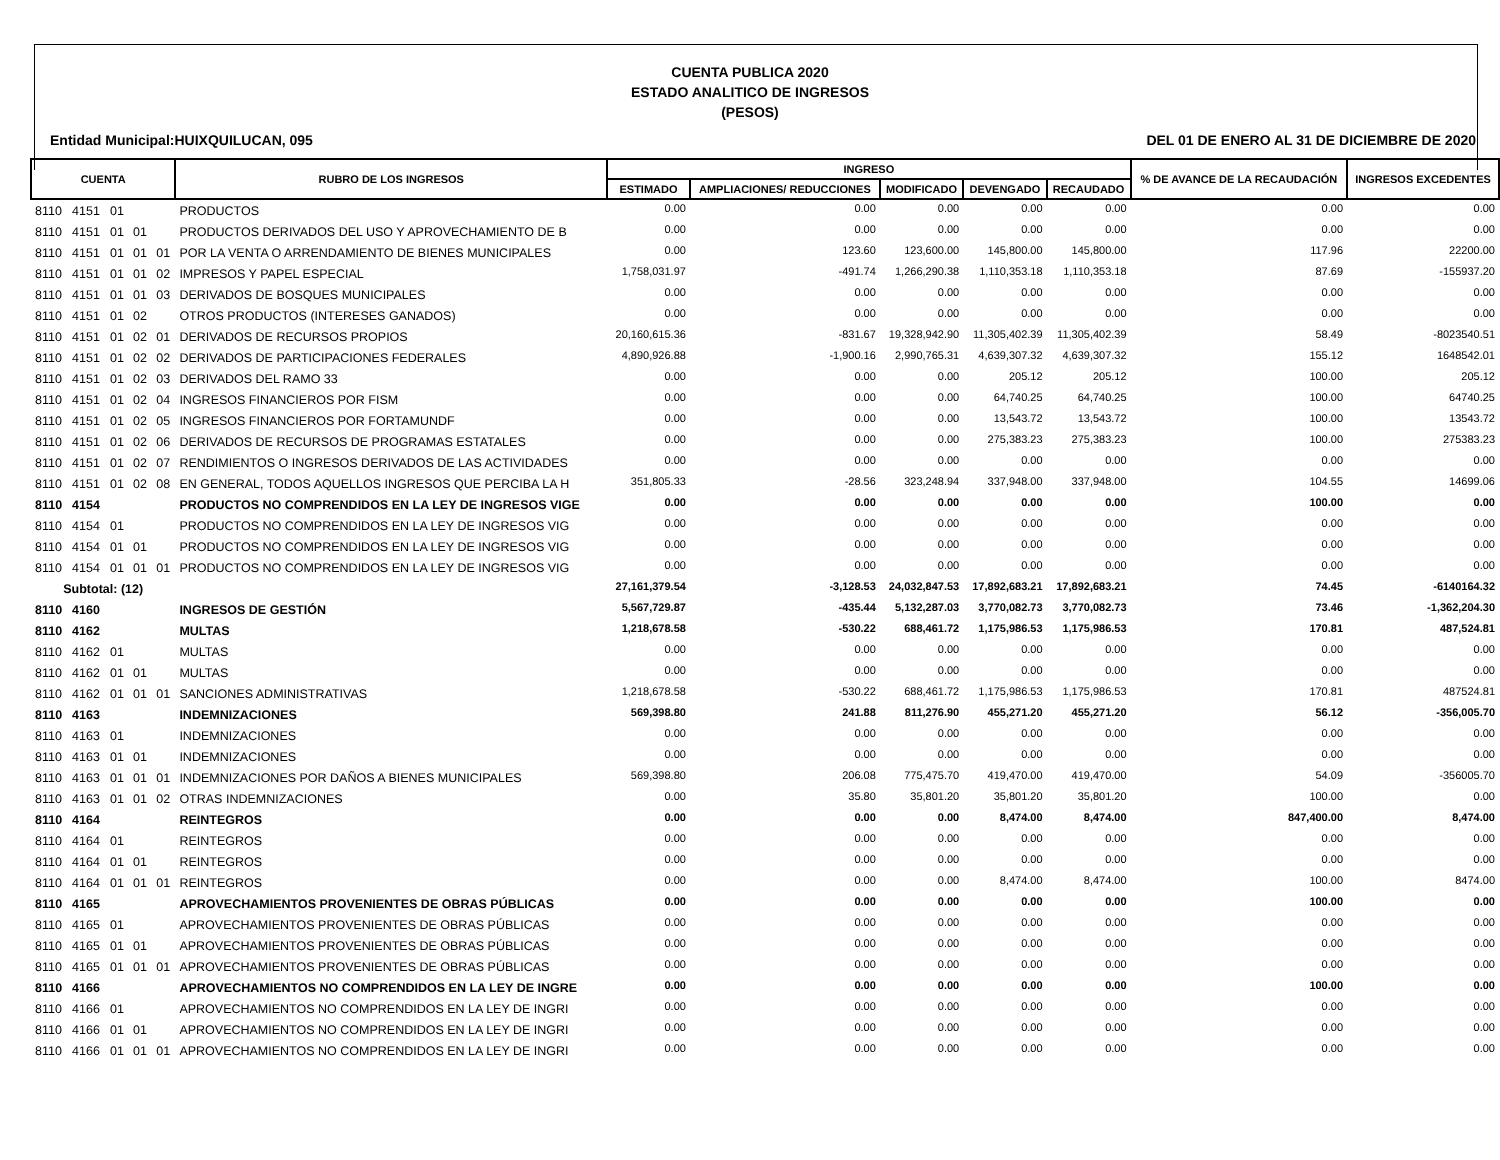CUENTA PUBLICA 2020
ESTADO ANALITICO DE INGRESOS
(PESOS)
Entidad Municipal:HUIXQUILUCAN, 095 DEL 01 DE ENERO AL 31 DE DICIEMBRE DE 2020
| CUENTA | | | | | RUBRO DE LOS INGRESOS | INGRESO | | | | | % DE AVANCE DE LA RECAUDACIÓN | INGRESOS EXCEDENTES |
| --- | --- | --- | --- | --- | --- | --- | --- | --- | --- | --- | --- | --- |
| | | | | | | ESTIMADO | AMPLIACIONES/ REDUCCIONES | MODIFICADO | DEVENGADO | RECAUDADO | | |
| 8110 | 4151 | 01 | | | PRODUCTOS | 0.00 | 0.00 | 0.00 | 0.00 | 0.00 | 0.00 | 0.00 |
| 8110 | 4151 | 01 | 01 | | PRODUCTOS DERIVADOS DEL USO Y APROVECHAMIENTO DE B | 0.00 | 0.00 | 0.00 | 0.00 | 0.00 | 0.00 | 0.00 |
| 8110 | 4151 | 01 | 01 | 01 | POR LA VENTA O ARRENDAMIENTO DE BIENES MUNICIPALES | 0.00 | 123.60 | 123,600.00 | 145,800.00 | 145,800.00 | 117.96 | 22200.00 |
| 8110 | 4151 | 01 | 01 | 02 | IMPRESOS Y PAPEL ESPECIAL | 1,758,031.97 | -491.74 | 1,266,290.38 | 1,110,353.18 | 1,110,353.18 | 87.69 | -155937.20 |
| 8110 | 4151 | 01 | 01 | 03 | DERIVADOS DE BOSQUES MUNICIPALES | 0.00 | 0.00 | 0.00 | 0.00 | 0.00 | 0.00 | 0.00 |
| 8110 | 4151 | 01 | 02 | | OTROS PRODUCTOS (INTERESES GANADOS) | 0.00 | 0.00 | 0.00 | 0.00 | 0.00 | 0.00 | 0.00 |
| 8110 | 4151 | 01 | 02 | 01 | DERIVADOS DE RECURSOS PROPIOS | 20,160,615.36 | -831.67 | 19,328,942.90 | 11,305,402.39 | 11,305,402.39 | 58.49 | -8023540.51 |
| 8110 | 4151 | 01 | 02 | 02 | DERIVADOS DE PARTICIPACIONES FEDERALES | 4,890,926.88 | -1,900.16 | 2,990,765.31 | 4,639,307.32 | 4,639,307.32 | 155.12 | 1648542.01 |
| 8110 | 4151 | 01 | 02 | 03 | DERIVADOS DEL RAMO 33 | 0.00 | 0.00 | 0.00 | 205.12 | 205.12 | 100.00 | 205.12 |
| 8110 | 4151 | 01 | 02 | 04 | INGRESOS FINANCIEROS POR FISM | 0.00 | 0.00 | 0.00 | 64,740.25 | 64,740.25 | 100.00 | 64740.25 |
| 8110 | 4151 | 01 | 02 | 05 | INGRESOS FINANCIEROS POR FORTAMUNDF | 0.00 | 0.00 | 0.00 | 13,543.72 | 13,543.72 | 100.00 | 13543.72 |
| 8110 | 4151 | 01 | 02 | 06 | DERIVADOS DE RECURSOS DE PROGRAMAS ESTATALES | 0.00 | 0.00 | 0.00 | 275,383.23 | 275,383.23 | 100.00 | 275383.23 |
| 8110 | 4151 | 01 | 02 | 07 | RENDIMIENTOS O INGRESOS DERIVADOS DE LAS ACTIVIDADES | 0.00 | 0.00 | 0.00 | 0.00 | 0.00 | 0.00 | 0.00 |
| 8110 | 4151 | 01 | 02 | 08 | EN GENERAL, TODOS AQUELLOS INGRESOS QUE PERCIBA LA H | 351,805.33 | -28.56 | 323,248.94 | 337,948.00 | 337,948.00 | 104.55 | 14699.06 |
| 8110 | 4154 | | | | PRODUCTOS NO COMPRENDIDOS EN LA LEY DE INGRESOS VIGE | 0.00 | 0.00 | 0.00 | 0.00 | 0.00 | 100.00 | 0.00 |
| 8110 | 4154 | 01 | | | PRODUCTOS NO COMPRENDIDOS EN LA LEY DE INGRESOS VIG | 0.00 | 0.00 | 0.00 | 0.00 | 0.00 | 0.00 | 0.00 |
| 8110 | 4154 | 01 | 01 | | PRODUCTOS NO COMPRENDIDOS EN LA LEY DE INGRESOS VIG | 0.00 | 0.00 | 0.00 | 0.00 | 0.00 | 0.00 | 0.00 |
| 8110 | 4154 | 01 | 01 | 01 | PRODUCTOS NO COMPRENDIDOS EN LA LEY DE INGRESOS VIG | 0.00 | 0.00 | 0.00 | 0.00 | 0.00 | 0.00 | 0.00 |
| Subtotal: (12) | | | | | | 27,161,379.54 | -3,128.53 | 24,032,847.53 | 17,892,683.21 | 17,892,683.21 | 74.45 | -6140164.32 |
| 8110 | 4160 | | | | INGRESOS DE GESTIÓN | 5,567,729.87 | -435.44 | 5,132,287.03 | 3,770,082.73 | 3,770,082.73 | 73.46 | -1,362,204.30 |
| 8110 | 4162 | | | | MULTAS | 1,218,678.58 | -530.22 | 688,461.72 | 1,175,986.53 | 1,175,986.53 | 170.81 | 487,524.81 |
| 8110 | 4162 | 01 | | | MULTAS | 0.00 | 0.00 | 0.00 | 0.00 | 0.00 | 0.00 | 0.00 |
| 8110 | 4162 | 01 | 01 | | MULTAS | 0.00 | 0.00 | 0.00 | 0.00 | 0.00 | 0.00 | 0.00 |
| 8110 | 4162 | 01 | 01 | 01 | SANCIONES ADMINISTRATIVAS | 1,218,678.58 | -530.22 | 688,461.72 | 1,175,986.53 | 1,175,986.53 | 170.81 | 487524.81 |
| 8110 | 4163 | | | | INDEMNIZACIONES | 569,398.80 | 241.88 | 811,276.90 | 455,271.20 | 455,271.20 | 56.12 | -356,005.70 |
| 8110 | 4163 | 01 | | | INDEMNIZACIONES | 0.00 | 0.00 | 0.00 | 0.00 | 0.00 | 0.00 | 0.00 |
| 8110 | 4163 | 01 | 01 | | INDEMNIZACIONES | 0.00 | 0.00 | 0.00 | 0.00 | 0.00 | 0.00 | 0.00 |
| 8110 | 4163 | 01 | 01 | 01 | INDEMNIZACIONES POR DAÑOS A BIENES MUNICIPALES | 569,398.80 | 206.08 | 775,475.70 | 419,470.00 | 419,470.00 | 54.09 | -356005.70 |
| 8110 | 4163 | 01 | 01 | 02 | OTRAS INDEMNIZACIONES | 0.00 | 35.80 | 35,801.20 | 35,801.20 | 35,801.20 | 100.00 | 0.00 |
| 8110 | 4164 | | | | REINTEGROS | 0.00 | 0.00 | 0.00 | 8,474.00 | 8,474.00 | 847,400.00 | 8,474.00 |
| 8110 | 4164 | 01 | | | REINTEGROS | 0.00 | 0.00 | 0.00 | 0.00 | 0.00 | 0.00 | 0.00 |
| 8110 | 4164 | 01 | 01 | | REINTEGROS | 0.00 | 0.00 | 0.00 | 0.00 | 0.00 | 0.00 | 0.00 |
| 8110 | 4164 | 01 | 01 | 01 | REINTEGROS | 0.00 | 0.00 | 0.00 | 8,474.00 | 8,474.00 | 100.00 | 8474.00 |
| 8110 | 4165 | | | | APROVECHAMIENTOS PROVENIENTES DE OBRAS PÚBLICAS | 0.00 | 0.00 | 0.00 | 0.00 | 0.00 | 100.00 | 0.00 |
| 8110 | 4165 | 01 | | | APROVECHAMIENTOS PROVENIENTES DE OBRAS PÚBLICAS | 0.00 | 0.00 | 0.00 | 0.00 | 0.00 | 0.00 | 0.00 |
| 8110 | 4165 | 01 | 01 | | APROVECHAMIENTOS PROVENIENTES DE OBRAS PÚBLICAS | 0.00 | 0.00 | 0.00 | 0.00 | 0.00 | 0.00 | 0.00 |
| 8110 | 4165 | 01 | 01 | 01 | APROVECHAMIENTOS PROVENIENTES DE OBRAS PÚBLICAS | 0.00 | 0.00 | 0.00 | 0.00 | 0.00 | 0.00 | 0.00 |
| 8110 | 4166 | | | | APROVECHAMIENTOS NO COMPRENDIDOS EN LA LEY DE INGRE | 0.00 | 0.00 | 0.00 | 0.00 | 0.00 | 100.00 | 0.00 |
| 8110 | 4166 | 01 | | | APROVECHAMIENTOS NO COMPRENDIDOS EN LA LEY DE INGRI | 0.00 | 0.00 | 0.00 | 0.00 | 0.00 | 0.00 | 0.00 |
| 8110 | 4166 | 01 | 01 | | APROVECHAMIENTOS NO COMPRENDIDOS EN LA LEY DE INGRI | 0.00 | 0.00 | 0.00 | 0.00 | 0.00 | 0.00 | 0.00 |
| 8110 | 4166 | 01 | 01 | 01 | APROVECHAMIENTOS NO COMPRENDIDOS EN LA LEY DE INGRI | 0.00 | 0.00 | 0.00 | 0.00 | 0.00 | 0.00 | 0.00 |